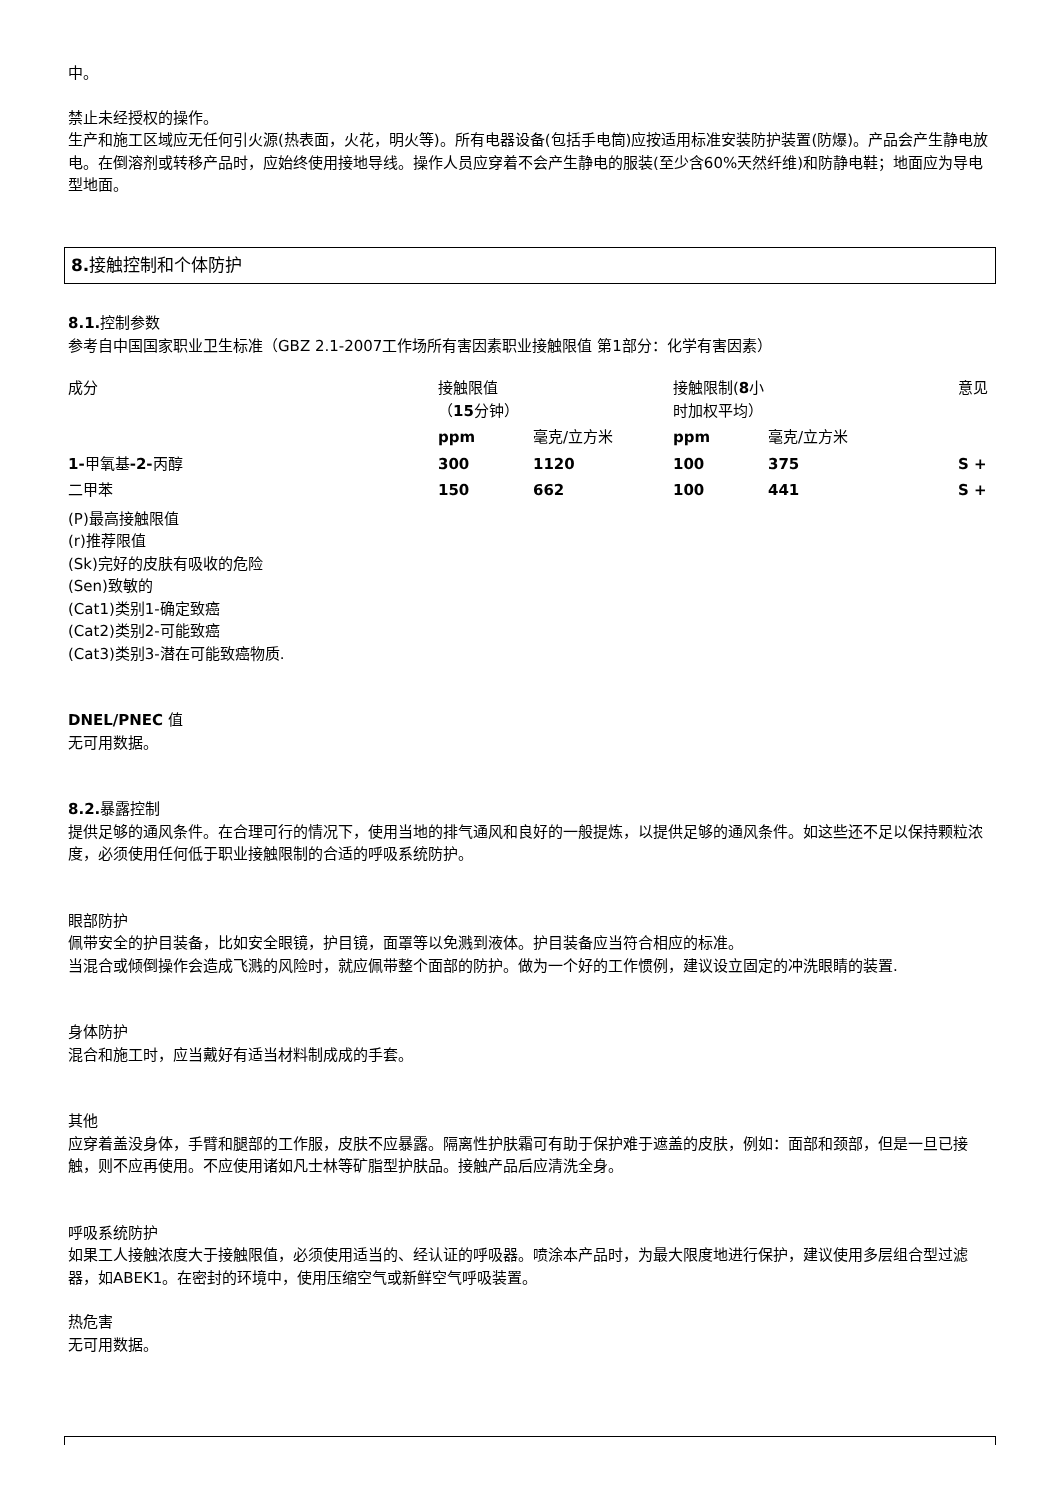中。
禁止未经授权的操作。
生产和施工区域应无任何引火源(热表面，火花，明火等)。所有电器设备(包括手电筒)应按适用标准安装防护装置(防爆)。产品会产生静电放电。在倒溶剂或转移产品时，应始终使用接地导线。操作人员应穿着不会产生静电的服装(至少含60%天然纤维)和防静电鞋；地面应为导电型地面。
8. 接触控制和个体防护
8.1. 控制参数
参考自中国国家职业卫生标准（GBZ 2.1-2007工作场所有害因素职业接触限值 第1部分：化学有害因素）
| 成分 | 接触限值（ 15 分钟） | | 接触限制( 8 小时加权平均） | | 意见 |
| --- | --- | --- | --- | --- | --- |
| | ppm | 毫克/立方米 | ppm | 毫克/立方米 | |
| 1- 甲氧基 -2- 丙醇 | 300 | 1120 | 100 | 375 | S + |
| 二甲苯 | 150 | 662 | 100 | 441 | S + |
(P)最高接触限值
(r)推荐限值
(Sk)完好的皮肤有吸收的危险
(Sen)致敏的
(Cat1)类别1-确定致癌
(Cat2)类别2-可能致癌
(Cat3)类别3-潜在可能致癌物质.
DNEL/PNEC 值
无可用数据。
8.2. 暴露控制
提供足够的通风条件。在合理可行的情况下，使用当地的排气通风和良好的一般提炼，以提供足够的通风条件。如这些还不足以保持颗粒浓度，必须使用任何低于职业接触限制的合适的呼吸系统防护。
眼部防护
佩带安全的护目装备，比如安全眼镜，护目镜，面罩等以免溅到液体。护目装备应当符合相应的标准。
当混合或倾倒操作会造成飞溅的风险时，就应佩带整个面部的防护。做为一个好的工作惯例，建议设立固定的冲洗眼睛的装置.
身体防护
混合和施工时，应当戴好有适当材料制成成的手套。
其他
应穿着盖没身体，手臂和腿部的工作服，皮肤不应暴露。隔离性护肤霜可有助于保护难于遮盖的皮肤，例如：面部和颈部，但是一旦已接触，则不应再使用。不应使用诸如凡士林等矿脂型护肤品。接触产品后应清洗全身。
呼吸系统防护
如果工人接触浓度大于接触限值，必须使用适当的、经认证的呼吸器。喷涂本产品时，为最大限度地进行保护，建议使用多层组合型过滤器，如ABEK1。在密封的环境中，使用压缩空气或新鲜空气呼吸装置。
热危害
无可用数据。